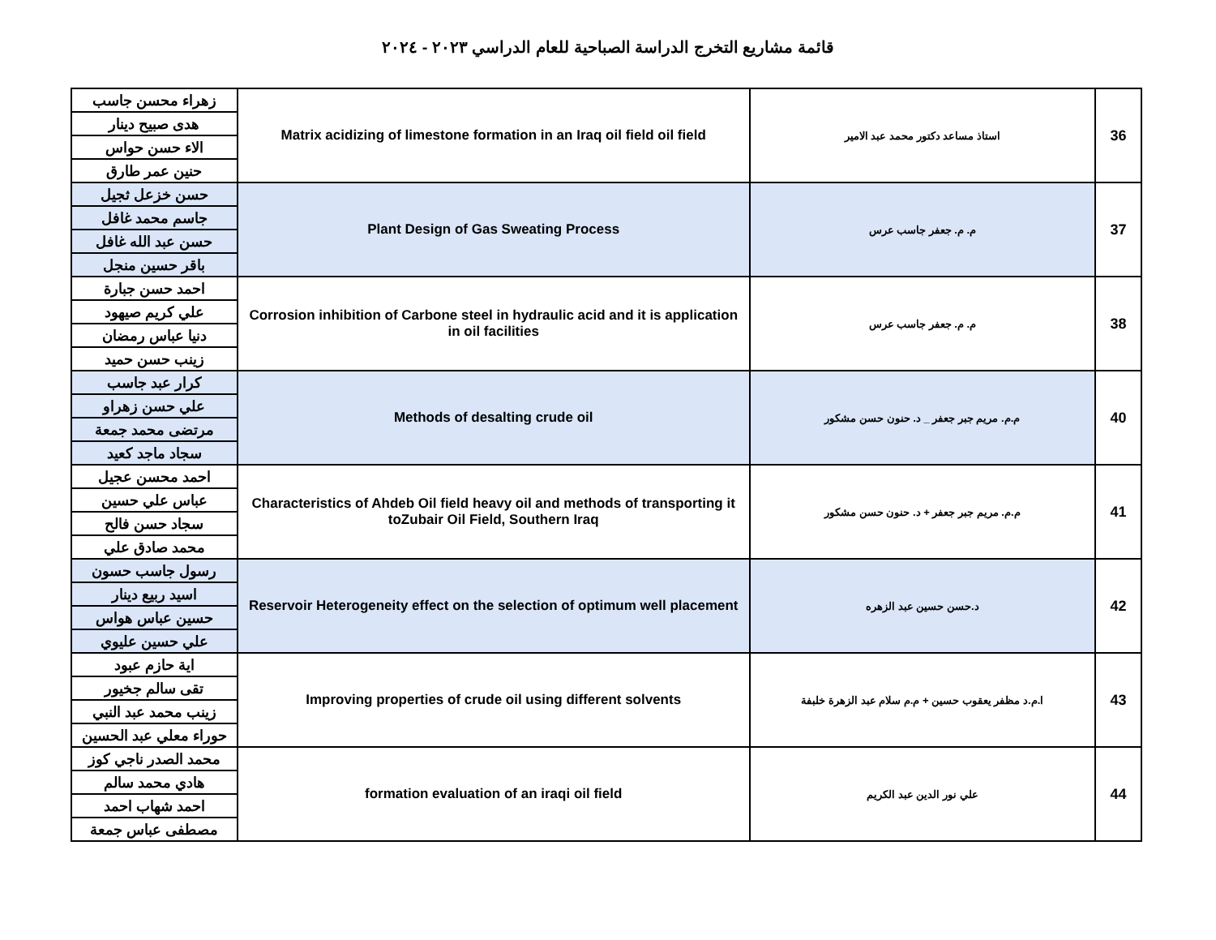قائمة مشاريع التخرج الدراسة الصباحية للعام الدراسي ٢٠٢٣ - ٢٠٢٤
| زهراء محسن جاسب | Matrix acidizing of limestone formation in an Iraq oil field oil field | استاذ مساعد دكتور محمد عبد الامير | 36 |
| هدى صبيح دينار | | | |
| الاء حسن حواس | | | |
| حنين عمر طارق | | | |
| حسن خزعل ثجيل | Plant Design of Gas Sweating Process | م. م. جعفر جاسب عرس | 37 |
| جاسم محمد غافل | | | |
| حسن عبد الله غافل | | | |
| باقر حسين منجل | | | |
| احمد حسن جبارة | Corrosion inhibition of Carbone steel in hydraulic acid and it is application in oil facilities | م. م. جعفر جاسب عرس | 38 |
| علي كريم صيهود | | | |
| دنيا عباس رمضان | | | |
| زينب حسن حميد | | | |
| كرار عبد جاسب | Methods of desalting crude oil | م.م. مريم جبر جعفر _ د. حنون حسن مشكور | 40 |
| علي حسن زهراو | | | |
| مرتضى محمد جمعة | | | |
| سجاد ماجد كعيد | | | |
| احمد محسن عجيل | Characteristics of Ahdeb Oil field heavy oil and methods of transporting it toZubair Oil Field, Southern Iraq | م.م. مريم جبر جعفر + د. حنون حسن مشكور | 41 |
| عباس علي حسين | | | |
| سجاد حسن فالح | | | |
| محمد صادق علي | | | |
| رسول جاسب حسون | Reservoir Heterogeneity effect on the selection of optimum well placement | د.حسن حسين عبد الزهره | 42 |
| اسيد ربيع دينار | | | |
| حسين عباس هواس | | | |
| علي حسين عليوي | | | |
| اية حازم عبود | Improving properties of crude oil using different solvents | ا.م.د مظفر يعقوب حسين + م.م سلام عبد الزهرة خلبفة | 43 |
| تقى سالم جخيور | | | |
| زينب محمد عبد النبي | | | |
| حوراء معلي عبد الحسين | | | |
| محمد الصدر ناجي كوز | formation evaluation of an iraqi oil field | علي نور الدين عبد الكريم | 44 |
| هادي محمد سالم | | | |
| احمد شهاب احمد | | | |
| مصطفى عباس جمعة | | | |